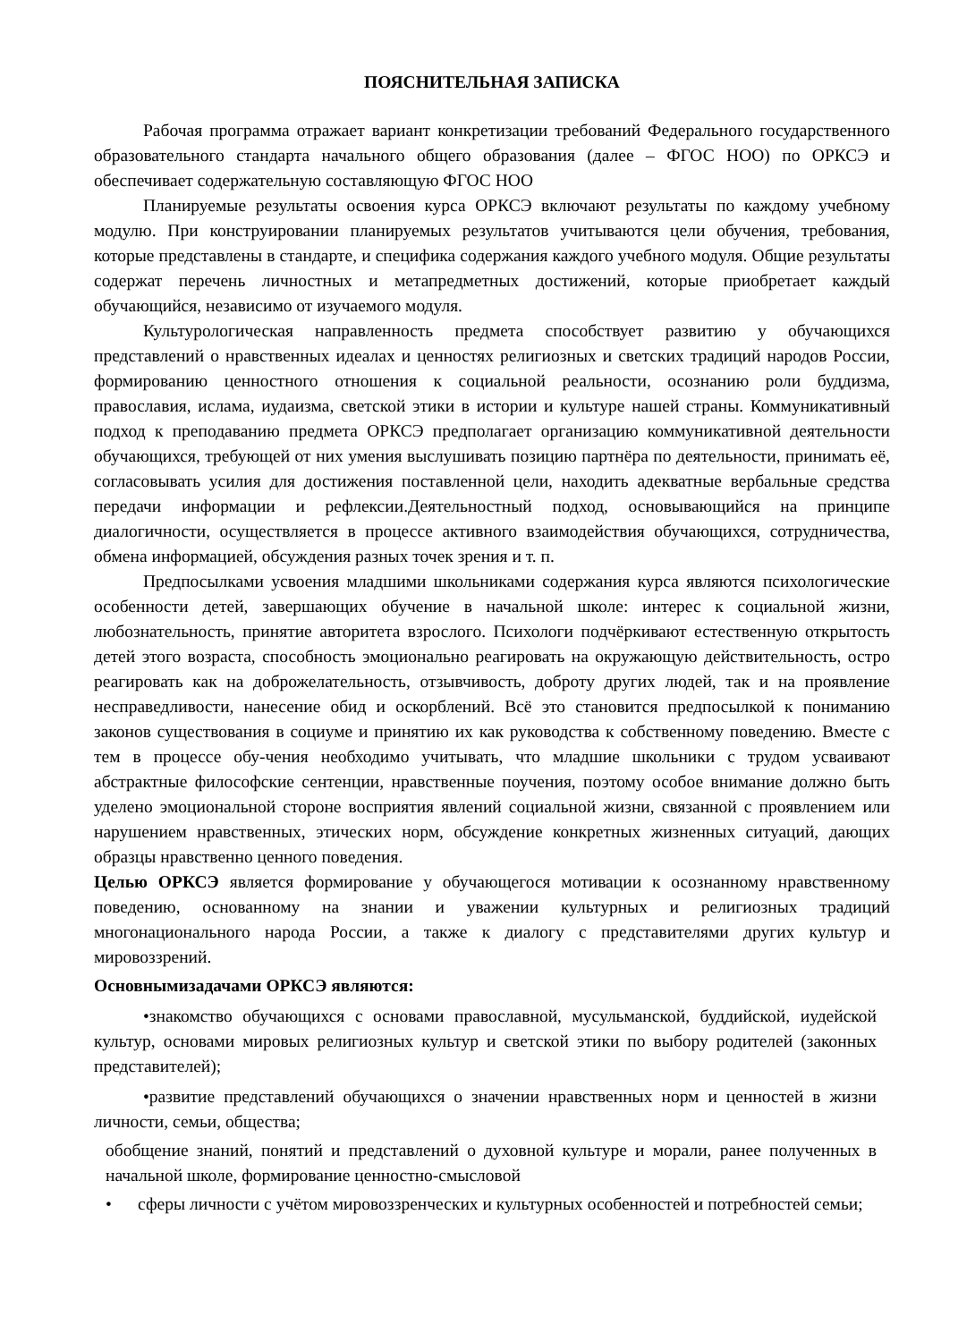ПОЯСНИТЕЛЬНАЯ ЗАПИСКА
Рабочая программа отражает вариант конкретизации требований Федерального государственного образовательного стандарта начального общего образования (далее – ФГОС НОО) по ОРКСЭ и обеспечивает содержательную составляющую ФГОС НОО
Планируемые результаты освоения курса ОРКСЭ включают результаты по каждому учебному модулю. При конструировании планируемых результатов учитываются цели обучения, требования, которые представлены в стандарте, и специфика содержания каждого учебного модуля. Общие результаты содержат перечень личностных и метапредметных достижений, которые приобретает каждый обучающийся, независимо от изучаемого модуля.
Культурологическая направленность предмета способствует развитию у обучающихся представлений о нравственных идеалах и ценностях религиозных и светских традиций народов России, формированию ценностного отношения к социальной реальности, осознанию роли буддизма, православия, ислама, иудаизма, светской этики в истории и культуре нашей страны. Коммуникативный подход к преподаванию предмета ОРКСЭ предполагает организацию коммуникативной деятельности обучающихся, требующей от них умения выслушивать позицию партнёра по деятельности, принимать её, согласовывать усилия для достижения поставленной цели, находить адекватные вербальные средства передачи информации и рефлексии.Деятельностный подход, основывающийся на принципе диалогичности, осуществляется в процессе активного взаимодействия обучающихся, сотрудничества, обмена информацией, обсуждения разных точек зрения и т. п.
Предпосылками усвоения младшими школьниками содержания курса являются психологические особенности детей, завершающих обучение в начальной школе: интерес к социальной жизни, любознательность, принятие авторитета взрослого. Психологи подчёркивают естественную открытость детей этого возраста, способность эмоционально реагировать на окружающую действительность, остро реагировать как на доброжелательность, отзывчивость, доброту других людей, так и на проявление несправедливости, нанесение обид и оскорблений. Всё это становится предпосылкой к пониманию законов существования в социуме и принятию их как руководства к собственному поведению. Вместе с тем в процессе обу-чения необходимо учитывать, что младшие школьники с трудом усваивают абстрактные философские сентенции, нравственные поучения, поэтому особое внимание должно быть уделено эмоциональной стороне восприятия явлений социальной жизни, связанной с проявлением или нарушением нравственных, этических норм, обсуждение конкретных жизненных ситуаций, дающих образцы нравственно ценного поведения.
Целью ОРКСЭ является формирование у обучающегося мотивации к осознанному нравственному поведению, основанному на знании и уважении культурных и религиозных традиций многонационального народа России, а также к диалогу с представителями других культур и мировоззрений.
Основнымизадачами ОРКСЭ являются:
•знакомство обучающихся с основами православной, мусульманской, буддийской, иудейской культур, основами мировых религиозных культур и светской этики по выбору родителей (законных представителей);
•развитие представлений обучающихся о значении нравственных норм и ценностей в жизни личности, семьи, общества;
обобщение знаний, понятий и представлений о духовной культуре и морали, ранее полученных в начальной школе, формирование ценностно-смысловой
• сферы личности с учётом мировоззренческих и культурных особенностей и потребностей семьи;